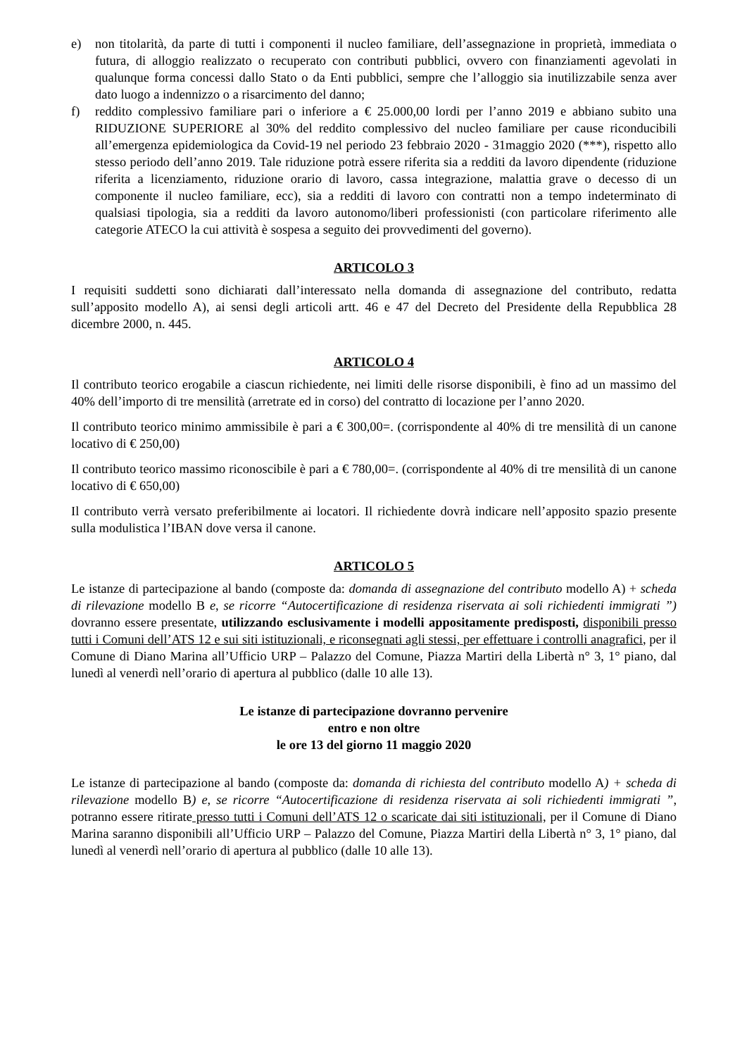e) non titolarità, da parte di tutti i componenti il nucleo familiare, dell’assegnazione in proprietà, immediata o futura, di alloggio realizzato o recuperato con contributi pubblici, ovvero con finanziamenti agevolati in qualunque forma concessi dallo Stato o da Enti pubblici, sempre che l’alloggio sia inutilizzabile senza aver dato luogo a indennizzo o a risarcimento del danno;
f) reddito complessivo familiare pari o inferiore a € 25.000,00 lordi per l’anno 2019 e abbiano subito una RIDUZIONE SUPERIORE al 30% del reddito complessivo del nucleo familiare per cause riconducibili all’emergenza epidemiologica da Covid-19 nel periodo 23 febbraio 2020 - 31maggio 2020 (***), rispetto allo stesso periodo dell’anno 2019. Tale riduzione potrà essere riferita sia a redditi da lavoro dipendente (riduzione riferita a licenziamento, riduzione orario di lavoro, cassa integrazione, malattia grave o decesso di un componente il nucleo familiare, ecc), sia a redditi di lavoro con contratti non a tempo indeterminato di qualsiasi tipologia, sia a redditi da lavoro autonomo/liberi professionisti (con particolare riferimento alle categorie ATECO la cui attività è sospesa a seguito dei provvedimenti del governo).
ARTICOLO 3
I requisiti suddetti sono dichiarati dall’interessato nella domanda di assegnazione del contributo, redatta sull’apposito modello A), ai sensi degli articoli artt. 46 e 47 del Decreto del Presidente della Repubblica 28 dicembre 2000, n. 445.
ARTICOLO 4
Il contributo teorico erogabile a ciascun richiedente, nei limiti delle risorse disponibili, è fino ad un massimo del 40% dell’importo di tre mensilità (arretrate ed in corso) del contratto di locazione per l’anno 2020.
Il contributo teorico minimo ammissibile è pari a € 300,00=. (corrispondente al 40% di tre mensilità di un canone locativo di € 250,00)
Il contributo teorico massimo riconoscibile è pari a € 780,00=. (corrispondente al 40% di tre mensilità di un canone locativo di € 650,00)
Il contributo verrà versato preferibilmente ai locatori. Il richiedente dovrà indicare nell’apposito spazio presente sulla modulistica l’IBAN dove versa il canone.
ARTICOLO 5
Le istanze di partecipazione al bando (composte da: domanda di assegnazione del contributo modello A) + scheda di rilevazione modello B e, se ricorre “Autocertificazione di residenza riservata ai soli richiedenti immigrati ”) dovranno essere presentate, utilizzando esclusivamente i modelli appositamente predisposti, disponibili presso tutti i Comuni dell’ATS 12 e sui siti istituzionali, e riconsegnati agli stessi, per effettuare i controlli anagrafici, per il Comune di Diano Marina all’Ufficio URP – Palazzo del Comune, Piazza Martiri della Libertà n° 3, 1° piano, dal lunedì al venerdì nell’orario di apertura al pubblico (dalle 10 alle 13).
Le istanze di partecipazione dovranno pervenire
entro e non oltre
le ore 13 del giorno 11 maggio 2020
Le istanze di partecipazione al bando (composte da: domanda di richiesta del contributo modello A) + scheda di rilevazione modello B) e, se ricorre “Autocertificazione di residenza riservata ai soli richiedenti immigrati ”, potranno essere ritirate presso tutti i Comuni dell’ATS 12 o scaricate dai siti istituzionali, per il Comune di Diano Marina saranno disponibili all’Ufficio URP – Palazzo del Comune, Piazza Martiri della Libertà n° 3, 1° piano, dal lunedì al venerdì nell’orario di apertura al pubblico (dalle 10 alle 13).